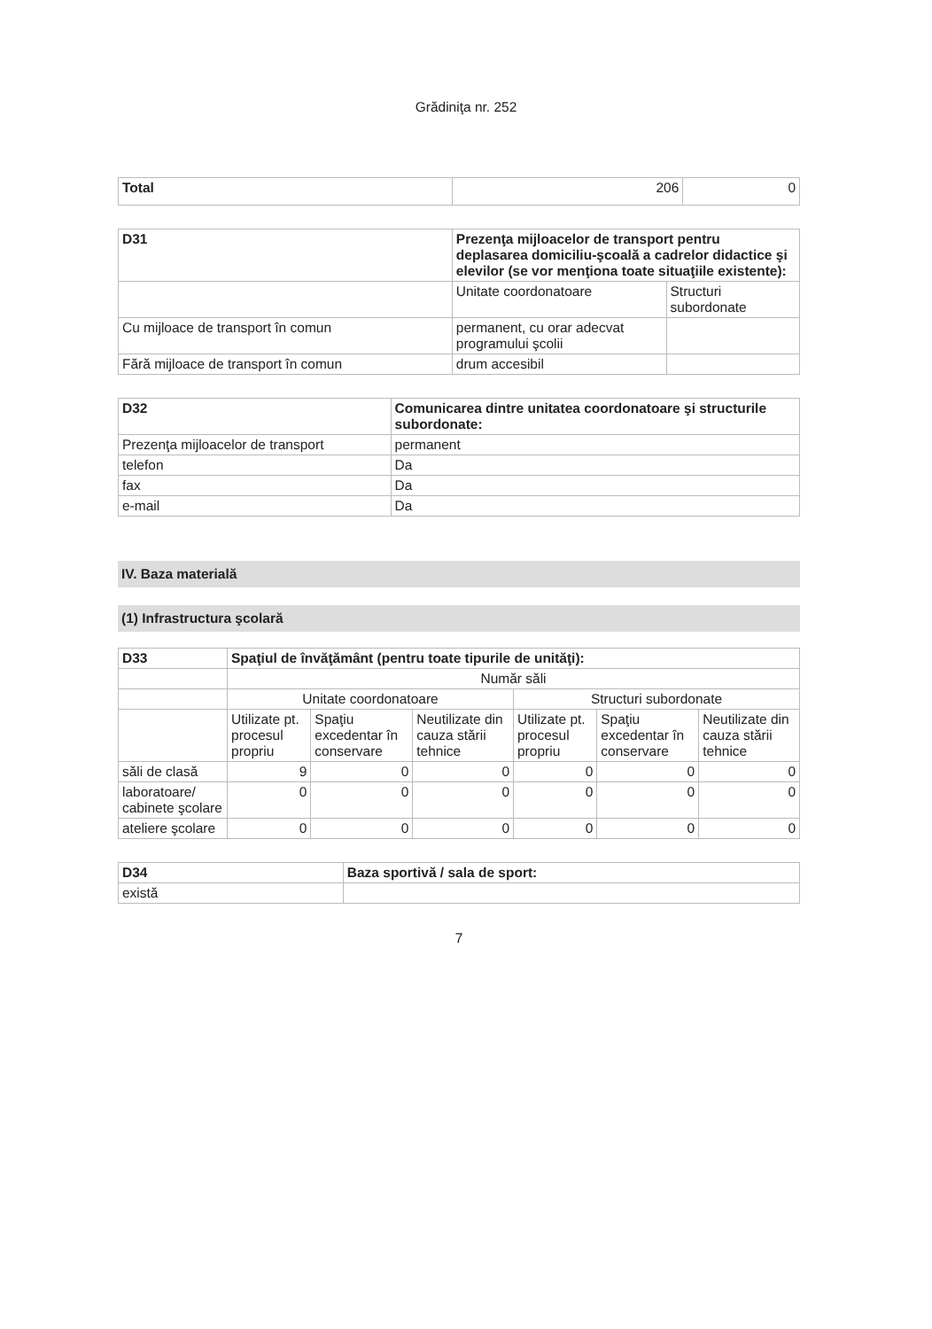Grădiniţa nr. 252
| Total | 206 | 0 |
| D31 | Prezenţa mijloacelor de transport pentru deplasarea domiciliu-şcoală a cadrelor didactice şi elevilor (se vor menţiona toate situaţiile existente): | |
| | Unitate coordonatoare | Structuri subordonate |
| Cu mijloace de transport în comun | permanent, cu orar adecvat programului şcolii | |
| Fără mijloace de transport în comun | drum accesibil | |
| D32 | Comunicarea dintre unitatea coordonatoare şi structurile subordonate: |
| Prezenţa mijloacelor de transport | permanent |
| telefon | Da |
| fax | Da |
| e-mail | Da |
IV. Baza materială
(1) Infrastructura şcolară
| D33 | Spaţiul de învăţământ (pentru toate tipurile de unităţi): | | | | | |
| | Număr săli | | | | | |
| | Unitate coordonatoare | | | Structuri subordonate | | |
| | Utilizate pt. procesul propriu | Spaţiu excedentar în conservare | Neutilizate din cauza stării tehnice | Utilizate pt. procesul propriu | Spaţiu excedentar în conservare | Neutilizate din cauza stării tehnice |
| săli de clasă | 9 | 0 | 0 | 0 | 0 | 0 |
| laboratoare/ cabinete şcolare | 0 | 0 | 0 | 0 | 0 | 0 |
| ateliere şcolare | 0 | 0 | 0 | 0 | 0 | 0 |
| D34 | Baza sportivă / sala de sport: |
| există | |
7